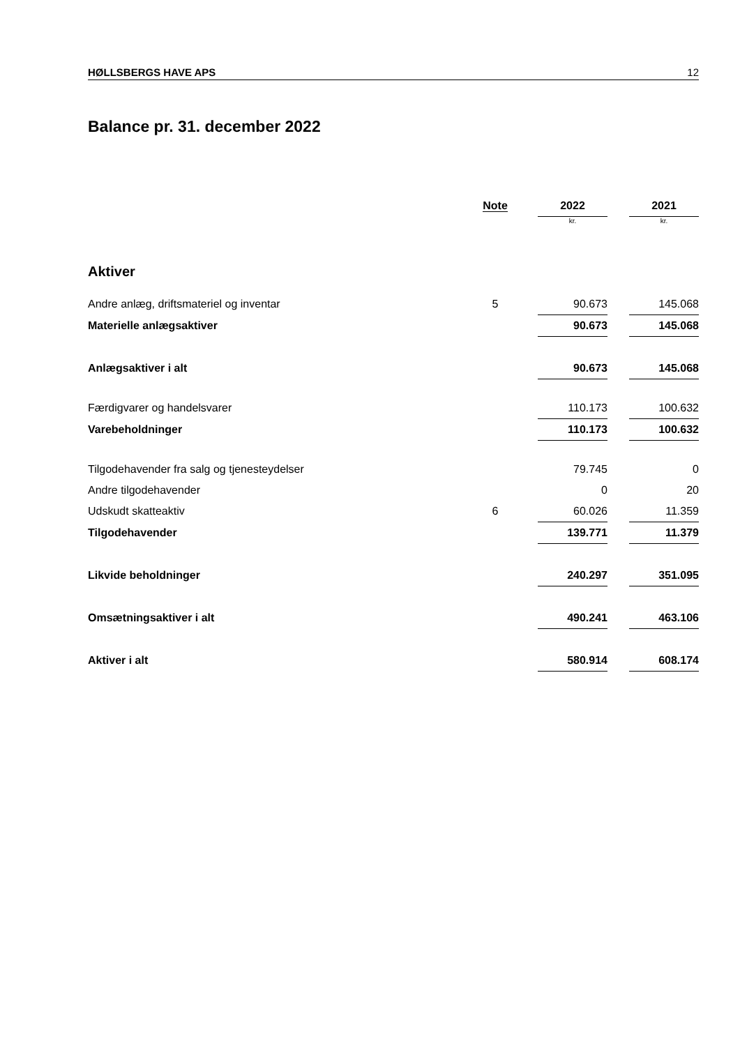HØLLSBERGS HAVE APS 12
Balance pr. 31. december 2022
| | Note | | 2022 | | 2021 |
| | | | kr. | | kr. |
| Aktiver | | | | | |
| Andre anlæg, driftsmateriel og inventar | 5 | | 90.673 | | 145.068 |
| Materielle anlægsaktiver | | | 90.673 | | 145.068 |
| Anlægsaktiver i alt | | | 90.673 | | 145.068 |
| Færdigvarer og handelsvarer | | | 110.173 | | 100.632 |
| Varebeholdninger | | | 110.173 | | 100.632 |
| Tilgodehavender fra salg og tjenesteydelser | | | 79.745 | | 0 |
| Andre tilgodehavender | | | 0 | | 20 |
| Udskudt skatteaktiv | 6 | | 60.026 | | 11.359 |
| Tilgodehavender | | | 139.771 | | 11.379 |
| Likvide beholdninger | | | 240.297 | | 351.095 |
| Omsætningsaktiver i alt | | | 490.241 | | 463.106 |
| Aktiver i alt | | | 580.914 | | 608.174 |